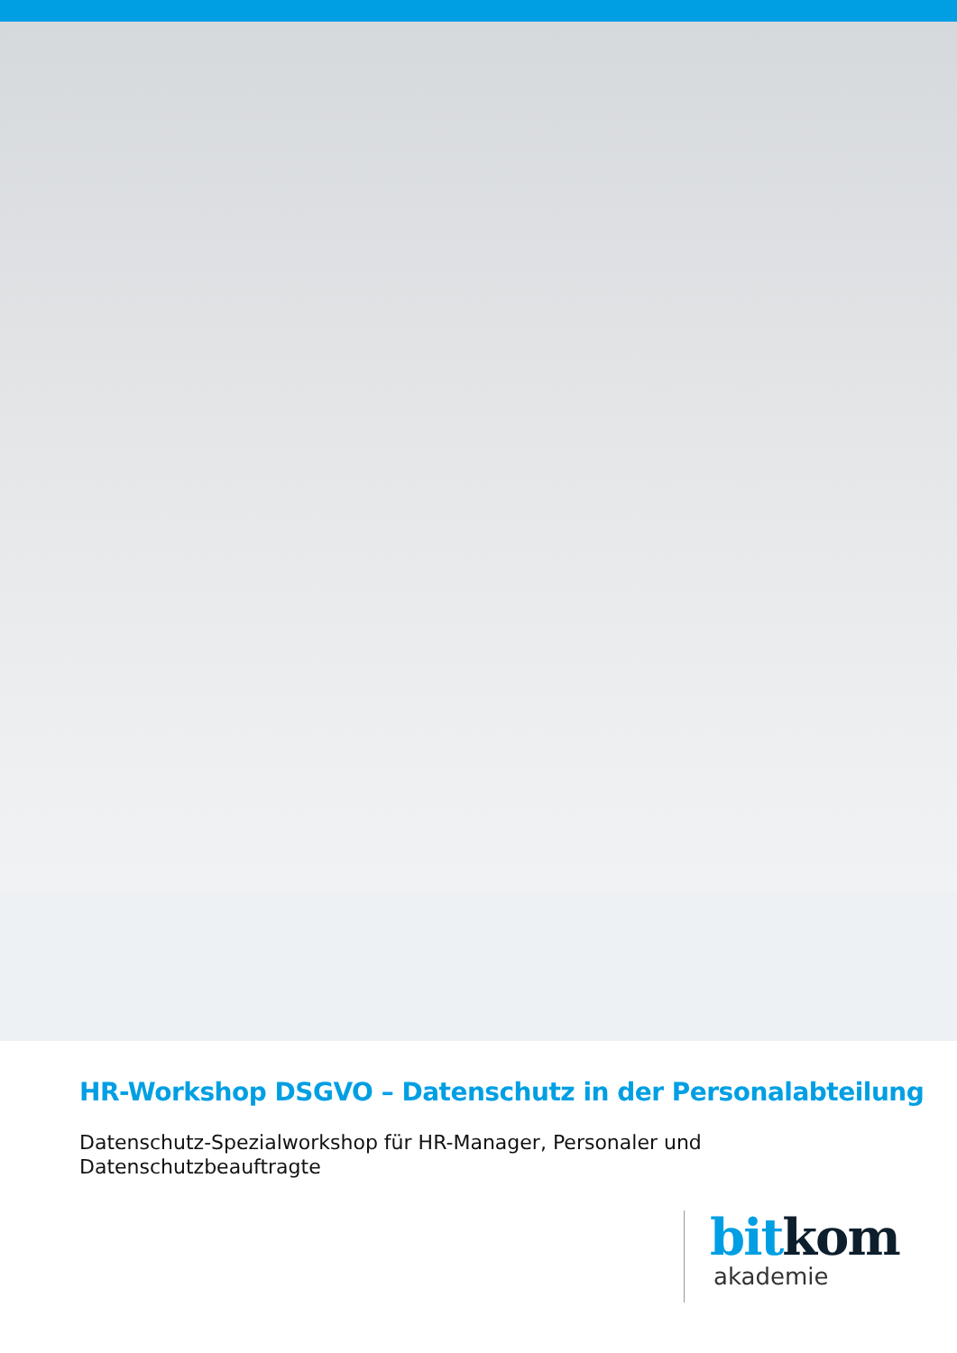HR-Workshop DSGVO – Datenschutz in der Personalabteilung
Datenschutz-Spezialworkshop für HR-Manager, Personaler und Datenschutzbeauftragte
bit kom
akademie